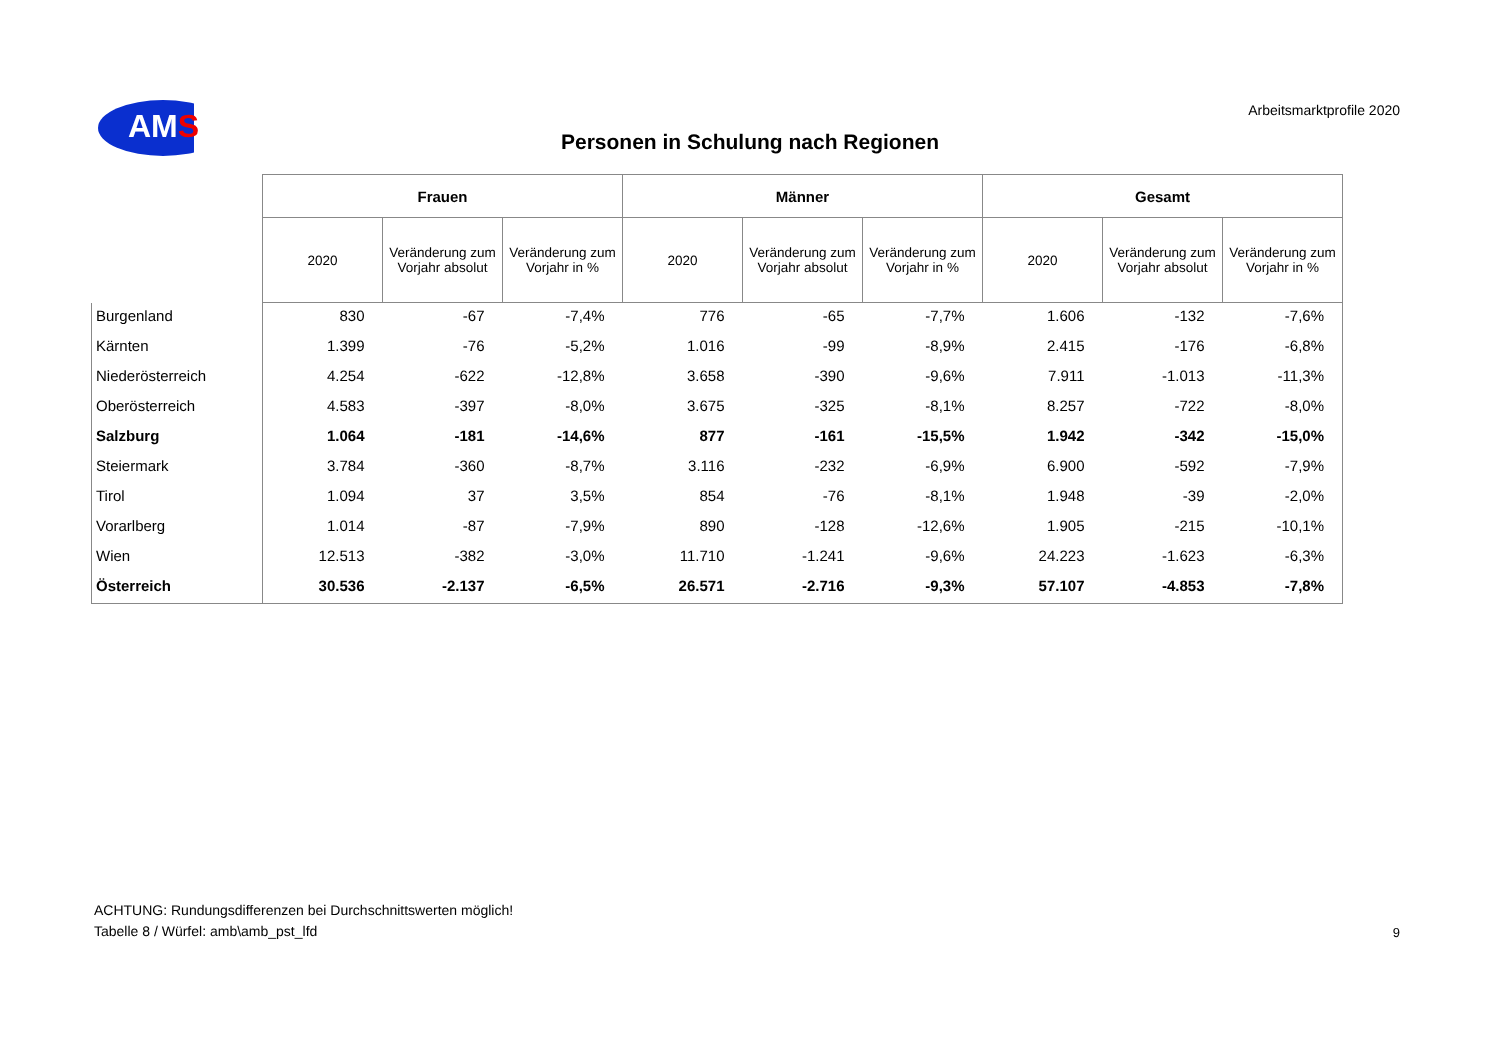AMS
Arbeitsmarktprofile 2020
Personen in Schulung nach Regionen
| | Frauen | | | Männer | | | Gesamt | | |
| --- | --- | --- | --- | --- | --- | --- | --- | --- | --- |
| | 2020 | Veränderung zum Vorjahr absolut | Veränderung zum Vorjahr in % | 2020 | Veränderung zum Vorjahr absolut | Veränderung zum Vorjahr in % | 2020 | Veränderung zum Vorjahr absolut | Veränderung zum Vorjahr in % |
| Burgenland | 830 | -67 | -7,4% | 776 | -65 | -7,7% | 1.606 | -132 | -7,6% |
| Kärnten | 1.399 | -76 | -5,2% | 1.016 | -99 | -8,9% | 2.415 | -176 | -6,8% |
| Niederösterreich | 4.254 | -622 | -12,8% | 3.658 | -390 | -9,6% | 7.911 | -1.013 | -11,3% |
| Oberösterreich | 4.583 | -397 | -8,0% | 3.675 | -325 | -8,1% | 8.257 | -722 | -8,0% |
| Salzburg | 1.064 | -181 | -14,6% | 877 | -161 | -15,5% | 1.942 | -342 | -15,0% |
| Steiermark | 3.784 | -360 | -8,7% | 3.116 | -232 | -6,9% | 6.900 | -592 | -7,9% |
| Tirol | 1.094 | 37 | 3,5% | 854 | -76 | -8,1% | 1.948 | -39 | -2,0% |
| Vorarlberg | 1.014 | -87 | -7,9% | 890 | -128 | -12,6% | 1.905 | -215 | -10,1% |
| Wien | 12.513 | -382 | -3,0% | 11.710 | -1.241 | -9,6% | 24.223 | -1.623 | -6,3% |
| Österreich | 30.536 | -2.137 | -6,5% | 26.571 | -2.716 | -9,3% | 57.107 | -4.853 | -7,8% |
ACHTUNG: Rundungsdifferenzen bei Durchschnittswerten möglich!
Tabelle 8 / Würfel: amb\amb_pst_lfd
9